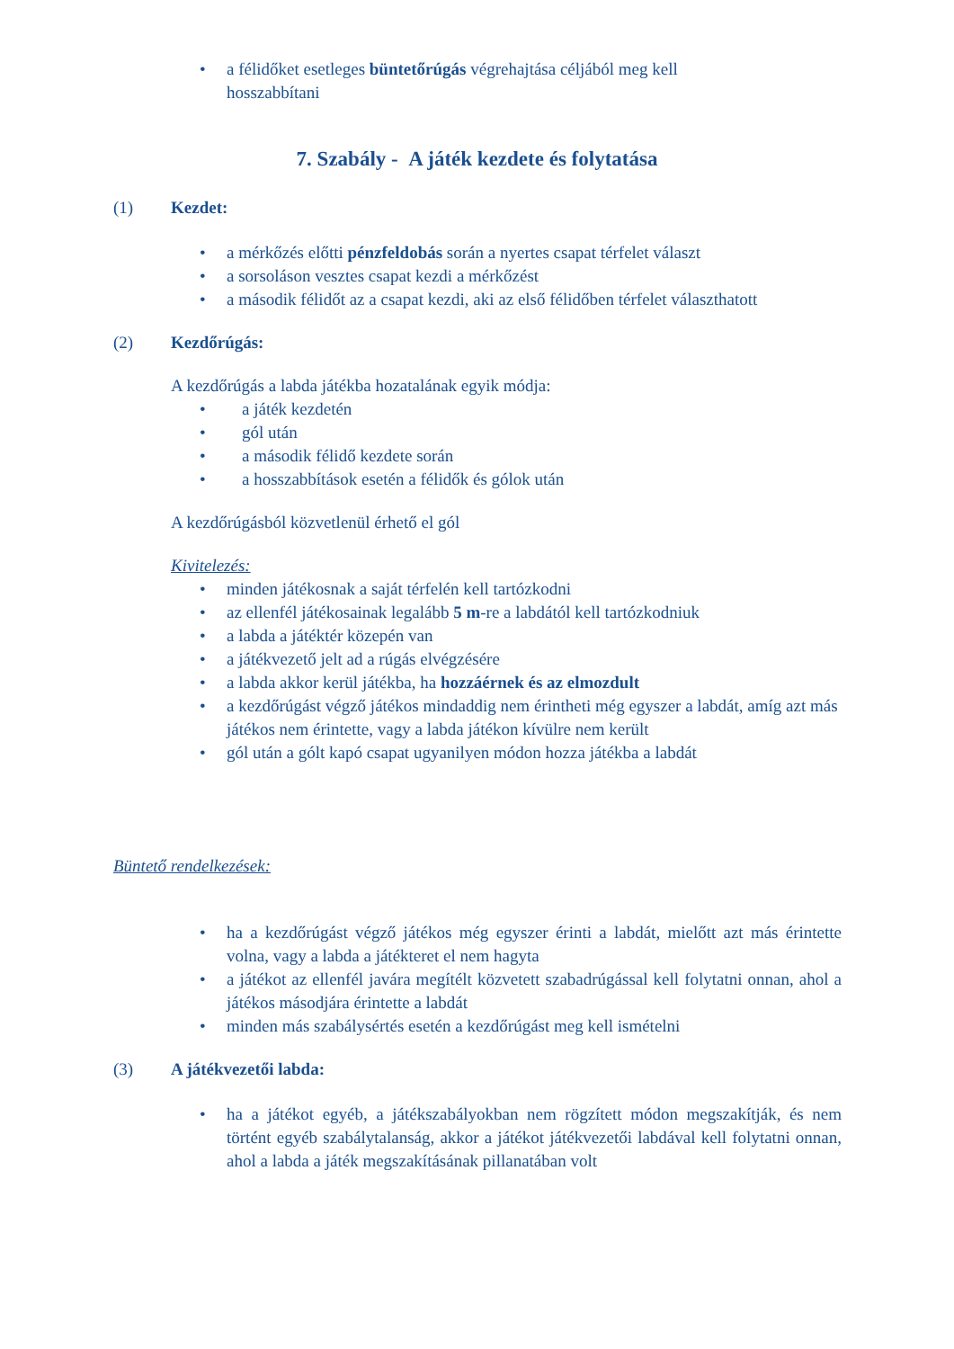• a félidőket esetleges büntetőrúgás végrehajtása céljából meg kell hosszabbítani
7. Szabály - A játék kezdete és folytatása
(1) Kezdet:
• a mérkőzés előtti pénzfeldobás során a nyertes csapat térfelet választ
• a sorsoláson vesztes csapat kezdi a mérkőzést
• a második félidőt az a csapat kezdi, aki az első félidőben térfelet választhatott
(2) Kezdőrúgás:
A kezdőrúgás a labda játékba hozatalának egyik módja:
• a játék kezdetén
• gól után
• a második félidő kezdete során
• a hosszabbítások esetén a félidők és gólok után
A kezdőrúgásból közvetlenül érhető el gól
Kivitelezés:
• minden játékosnak a saját térfelén kell tartózkodni
• az ellenfél játékosainak legalább 5 m-re a labdától kell tartózkodniuk
• a labda a játéktér közepén van
• a játékvezető jelt ad a rúgás elvégzésére
• a labda akkor kerül játékba, ha hozzáérnek és az elmozdult
• a kezdőrúgást végző játékos mindaddig nem érintheti még egyszer a labdát, amíg azt más játékos nem érintette, vagy a labda játékon kívülre nem került
• gól után a gólt kapó csapat ugyanilyen módon hozza játékba a labdát
Büntető rendelkezések:
• ha a kezdőrúgást végző játékos még egyszer érinti a labdát, mielőtt azt más érintette volna, vagy a labda a játékteret el nem hagyta
• a játékot az ellenfél javára megítélt közvetett szabadrúgással kell folytatni onnan, ahol a játékos másodjára érintette a labdát
• minden más szabálysértés esetén a kezdőrúgást meg kell ismételni
(3) A játékvezetői labda:
• ha a játékot egyéb, a játékszabályokban nem rögzített módon megszakítják, és nem történt egyéb szabálytalanság, akkor a játékot játékvezetői labdával kell folytatni onnan, ahol a labda a játék megszakításának pillanatában volt